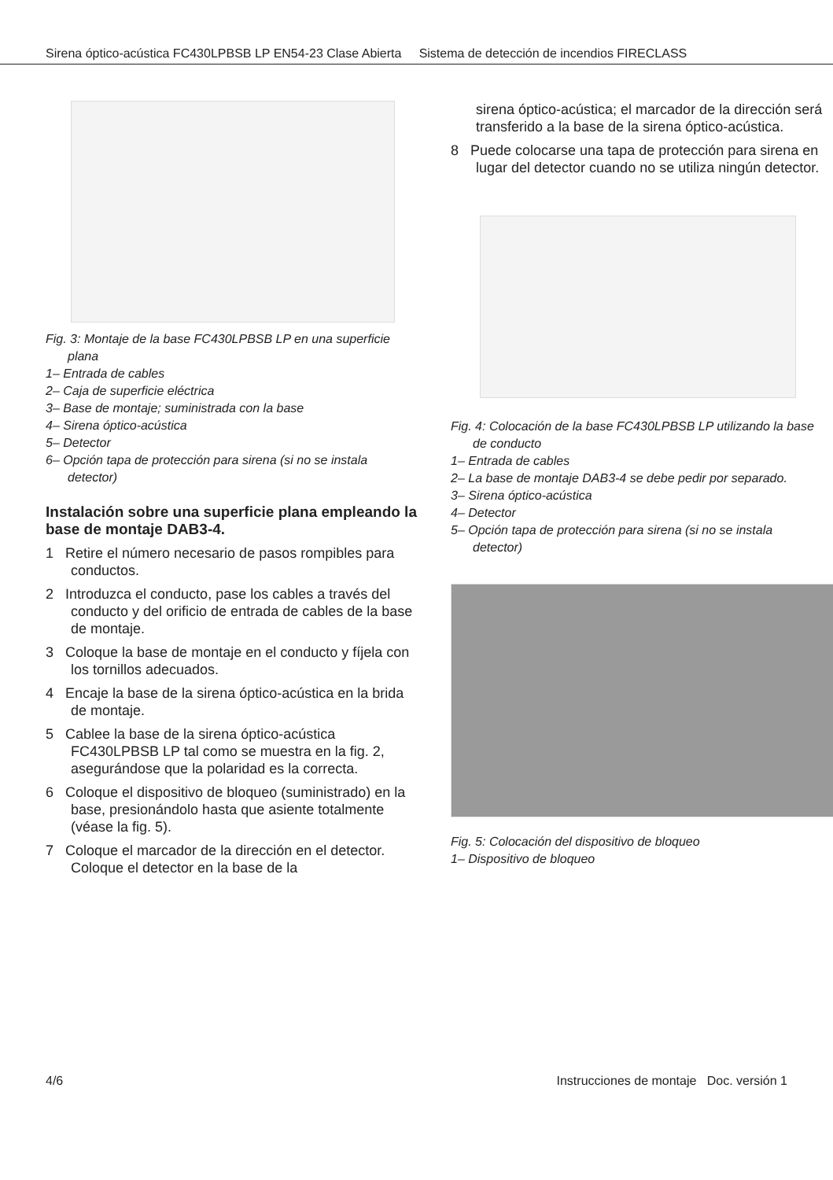Sirena óptico-acústica FC430LPBSB LP EN54-23 Clase Abierta Sistema de detección de incendios FIRECLASS
Fig. 3: Montaje de la base FC430LPBSB LP en una superficie plana
1– Entrada de cables
2– Caja de superficie eléctrica
3– Base de montaje; suministrada con la base
4– Sirena óptico-acústica
5– Detector
6– Opción tapa de protección para sirena (si no se instala detector)
Instalación sobre una superficie plana empleando la base de montaje DAB3-4.
1 Retire el número necesario de pasos rompibles para conductos.
2 Introduzca el conducto, pase los cables a través del conducto y del orificio de entrada de cables de la base de montaje.
3 Coloque la base de montaje en el conducto y fíjela con los tornillos adecuados.
4 Encaje la base de la sirena óptico-acústica en la brida de montaje.
5 Cablee la base de la sirena óptico-acústica FC430LPBSB LP tal como se muestra en la fig. 2, asegurándose que la polaridad es la correcta.
6 Coloque el dispositivo de bloqueo (suministrado) en la base, presionándolo hasta que asiente totalmente (véase la fig. 5).
7 Coloque el marcador de la dirección en el detector. Coloque el detector en la base de la
sirena óptico-acústica; el marcador de la dirección será transferido a la base de la sirena óptico-acústica.
8 Puede colocarse una tapa de protección para sirena en lugar del detector cuando no se utiliza ningún detector.
Fig. 4: Colocación de la base FC430LPBSB LP utilizando la base de conducto
1– Entrada de cables
2– La base de montaje DAB3-4 se debe pedir por separado.
3– Sirena óptico-acústica
4– Detector
5– Opción tapa de protección para sirena (si no se instala detector)
Fig. 5: Colocación del dispositivo de bloqueo
1– Dispositivo de bloqueo
4/6 Instrucciones de montaje Doc. versión 1